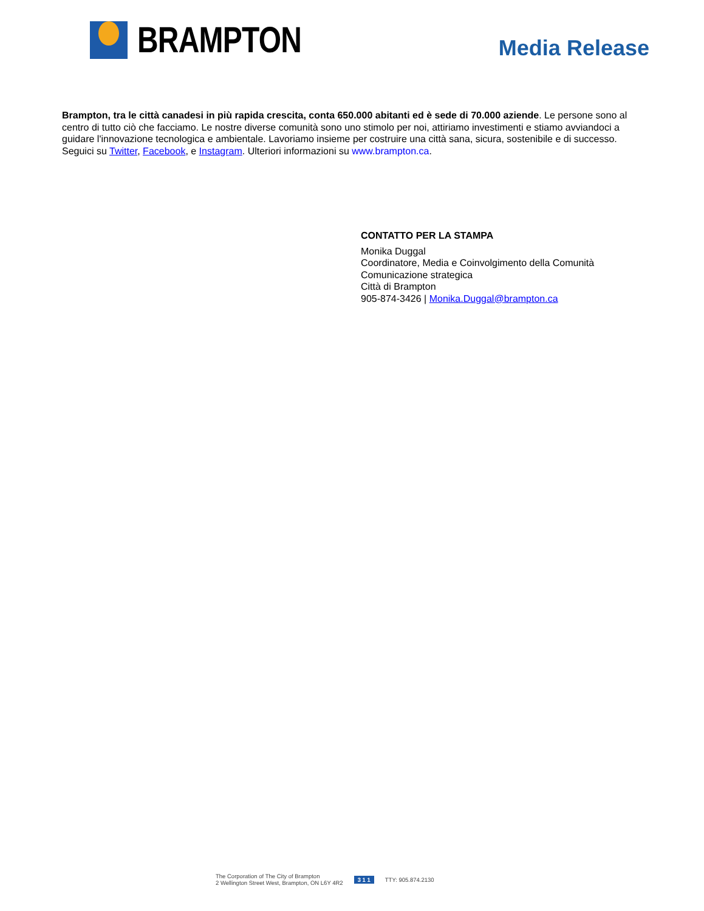BRAMPTON
Media Release
Brampton, tra le città canadesi in più rapida crescita, conta 650.000 abitanti ed è sede di 70.000 aziende. Le persone sono al centro di tutto ciò che facciamo. Le nostre diverse comunità sono uno stimolo per noi, attiriamo investimenti e stiamo avviandoci a guidare l'innovazione tecnologica e ambientale. Lavoriamo insieme per costruire una città sana, sicura, sostenibile e di successo. Seguici su Twitter, Facebook, e Instagram. Ulteriori informazioni su www.brampton.ca.
CONTATTO PER LA STAMPA
Monika Duggal
Coordinatore, Media e Coinvolgimento della Comunità
Comunicazione strategica
Città di Brampton
905-874-3426 | Monika.Duggal@brampton.ca
The Corporation of The City of Brampton
2 Wellington Street West, Brampton, ON L6Y 4R2
3 1 1 TTY: 905.874.2130